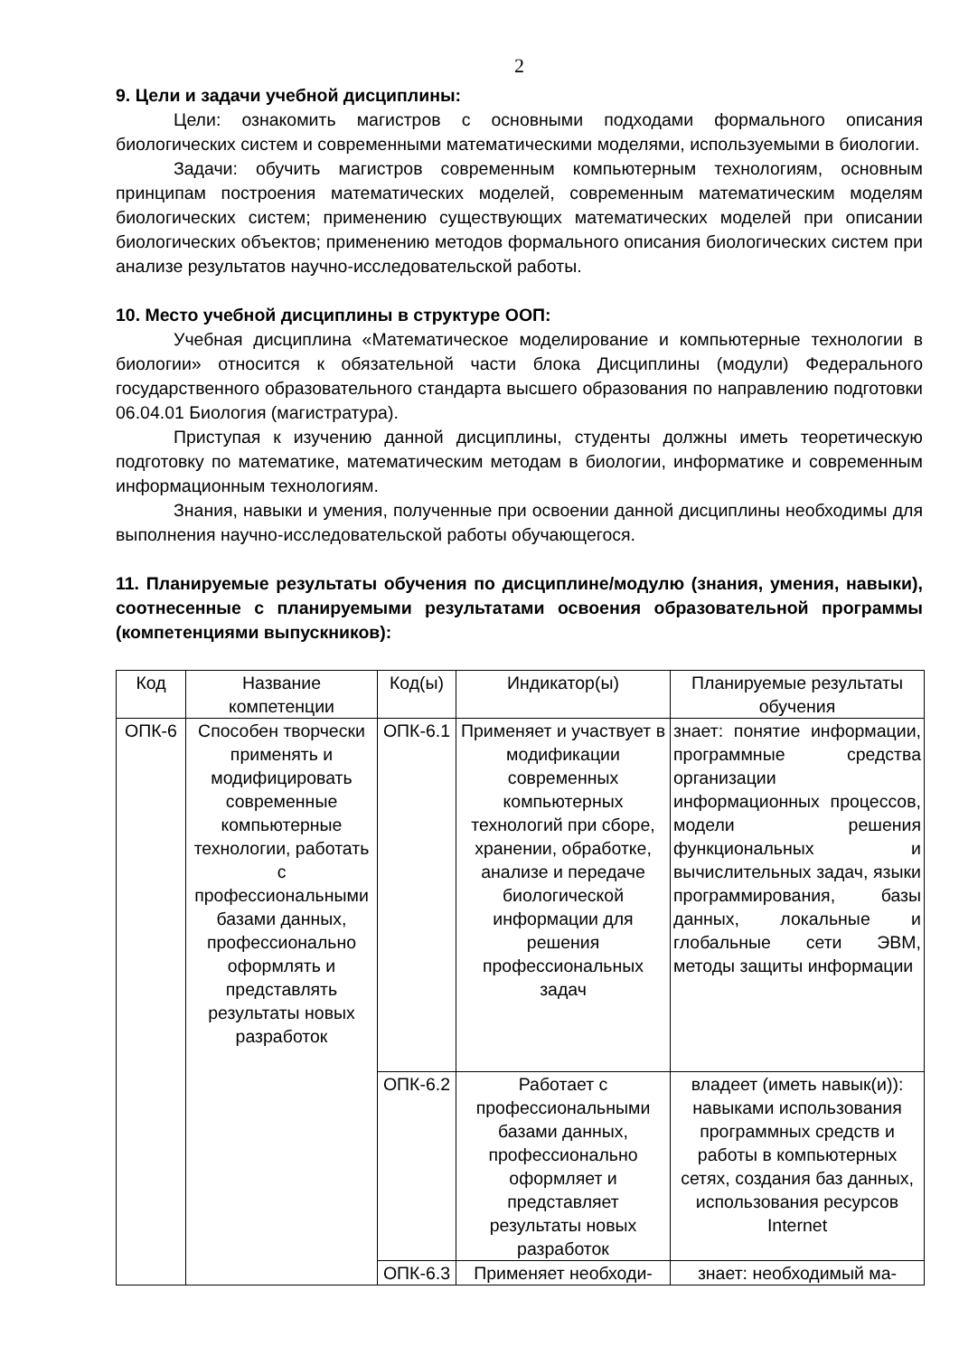2
9. Цели и задачи учебной дисциплины:
Цели: ознакомить магистров с основными подходами формального описания биологических систем и современными математическими моделями, используемыми в биологии.
Задачи: обучить магистров современным компьютерным технологиям, основным принципам построения математических моделей, современным математическим моделям биологических систем; применению существующих математических моделей при описании биологических объектов; применению методов формального описания биологических систем при анализе результатов научно-исследовательской работы.
10. Место учебной дисциплины в структуре ООП:
Учебная дисциплина «Математическое моделирование и компьютерные технологии в биологии» относится к обязательной части блока Дисциплины (модули) Федерального государственного образовательного стандарта высшего образования по направлению подготовки 06.04.01 Биология (магистратура).
Приступая к изучению данной дисциплины, студенты должны иметь теоретическую подготовку по математике, математическим методам в биологии, информатике и современным информационным технологиям.
Знания, навыки и умения, полученные при освоении данной дисциплины необходимы для выполнения научно-исследовательской работы обучающегося.
11. Планируемые результаты обучения по дисциплине/модулю (знания, умения, навыки), соотнесенные с планируемыми результатами освоения образовательной программы (компетенциями выпускников):
| Код | Название компетенции | Код(ы) | Индикатор(ы) | Планируемые результаты обучения |
| ОПК-6 | Способен творчески применять и модифицировать современные компьютерные технологии, работать с профессиональными базами данных, профессионально оформлять и представлять результаты новых разработок | ОПК-6.1 | Применяет и участвует в модификации современных компьютерных технологий при сборе, хранении, обработке, анализе и передаче биологической информации для решения профессиональных задач | знает: понятие информации, программные средства организации информационных процессов, модели решения функциональных и вычислительных задач, языки программирования, базы данных, локальные и глобальные сети ЭВМ, методы защиты информации |
| | | ОПК-6.2 | Работает с профессиональными базами данных, профессионально оформляет и представляет результаты новых разработок | владеет (иметь навык(и)): навыками использования программных средств и работы в компьютерных сетях, создания баз данных, использования ресурсов Internet |
| | | ОПК-6.3 | Применяет необходи- | знает: необходимый ма- |